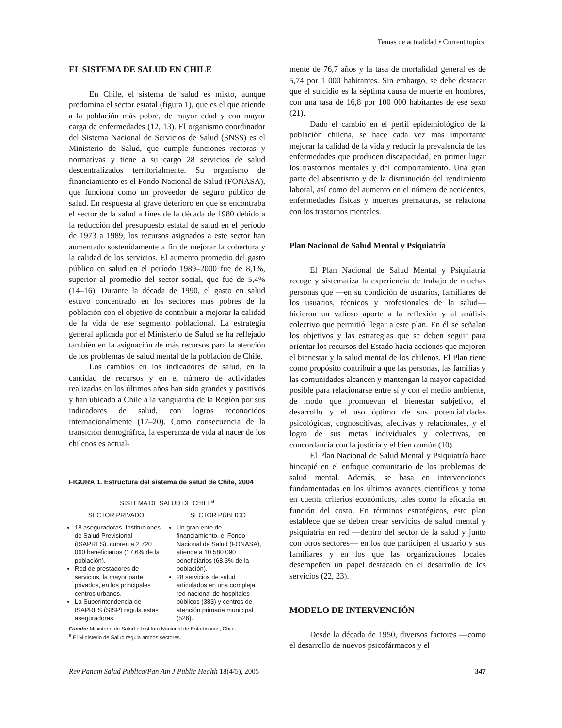Temas de actualidad • Current topics
EL SISTEMA DE SALUD EN CHILE
En Chile, el sistema de salud es mixto, aunque predomina el sector estatal (figura 1), que es el que atiende a la población más pobre, de mayor edad y con mayor carga de enfermedades (12, 13). El organismo coordinador del Sistema Nacional de Servicios de Salud (SNSS) es el Ministerio de Salud, que cumple funciones rectoras y normativas y tiene a su cargo 28 servicios de salud descentralizados territorialmente. Su organismo de financiamiento es el Fondo Nacional de Salud (FONASA), que funciona como un proveedor de seguro público de salud. En respuesta al grave deterioro en que se encontraba el sector de la salud a fines de la década de 1980 debido a la reducción del presupuesto estatal de salud en el período de 1973 a 1989, los recursos asignados a este sector han aumentado sostenidamente a fin de mejorar la cobertura y la calidad de los servicios. El aumento promedio del gasto público en salud en el período 1989–2000 fue de 8,1%, superior al promedio del sector social, que fue de 5,4% (14–16). Durante la década de 1990, el gasto en salud estuvo concentrado en los sectores más pobres de la población con el objetivo de contribuir a mejorar la calidad de la vida de ese segmento poblacional. La estrategia general aplicada por el Ministerio de Salud se ha reflejado también en la asignación de más recursos para la atención de los problemas de salud mental de la población de Chile.
Los cambios en los indicadores de salud, en la cantidad de recursos y en el número de actividades realizadas en los últimos años han sido grandes y positivos y han ubicado a Chile a la vanguardia de la Región por sus indicadores de salud, con logros reconocidos internacionalmente (17–20). Como consecuencia de la transición demográfica, la esperanza de vida al nacer de los chilenos es actual-
FIGURA 1. Estructura del sistema de salud de Chile, 2004
SISTEMA DE SALUD DE CHILE<sup>a</sup>
SECTOR PRIVADO
18 aseguradoras, Instituciones de Salud Previsional (ISAPRES), cubren a 2 720 060 beneficiarios (17,6% de la población).
Red de prestadores de servicios, la mayor parte privados, en los principales centros urbanos.
La Superintendencia de ISAPRES (SISP) regula estas aseguradoras.
SECTOR PÚBLICO
Un gran ente de financiamiento, el Fondo Nacional de Salud (FONASA), atiende a 10 580 090 beneficiarios (68,3% de la población).
28 servicios de salud articulados en una compleja red nacional de hospitales públicos (383) y centros de atención primaria municipal (526).
Fuente: Ministerio de Salud e Instituto Nacional de Estadísticas, Chile.
<sup>a</sup> El Ministerio de Salud regula ambos sectores.
mente de 76,7 años y la tasa de mortalidad general es de 5,74 por 1 000 habitantes. Sin embargo, se debe destacar que el suicidio es la séptima causa de muerte en hombres, con una tasa de 16,8 por 100 000 habitantes de ese sexo (21).
Dado el cambio en el perfil epidemiológico de la población chilena, se hace cada vez más importante mejorar la calidad de la vida y reducir la prevalencia de las enfermedades que producen discapacidad, en primer lugar los trastornos mentales y del comportamiento. Una gran parte del absentismo y de la disminución del rendimiento laboral, así como del aumento en el número de accidentes, enfermedades físicas y muertes prematuras, se relaciona con los trastornos mentales.
Plan Nacional de Salud Mental y Psiquiatría
El Plan Nacional de Salud Mental y Psiquiatría recoge y sistematiza la experiencia de trabajo de muchas personas que —en su condición de usuarios, familiares de los usuarios, técnicos y profesionales de la salud— hicieron un valioso aporte a la reflexión y al análisis colectivo que permitió llegar a este plan. En él se señalan los objetivos y las estrategias que se deben seguir para orientar los recursos del Estado hacia acciones que mejoren el bienestar y la salud mental de los chilenos. El Plan tiene como propósito contribuir a que las personas, las familias y las comunidades alcancen y mantengan la mayor capacidad posible para relacionarse entre sí y con el medio ambiente, de modo que promuevan el bienestar subjetivo, el desarrollo y el uso óptimo de sus potencialidades psicológicas, cognoscitivas, afectivas y relacionales, y el logro de sus metas individuales y colectivas, en concordancia con la justicia y el bien común (10).
El Plan Nacional de Salud Mental y Psiquiatría hace hincapié en el enfoque comunitario de los problemas de salud mental. Además, se basa en intervenciones fundamentadas en los últimos avances científicos y toma en cuenta criterios económicos, tales como la eficacia en función del costo. En términos estratégicos, este plan establece que se deben crear servicios de salud mental y psiquiatría en red —dentro del sector de la salud y junto con otros sectores— en los que participen el usuario y sus familiares y en los que las organizaciones locales desempeñen un papel destacado en el desarrollo de los servicios (22, 23).
MODELO DE INTERVENCIÓN
Desde la década de 1950, diversos factores —como el desarrollo de nuevos psicofármacos y el
Rev Panam Salud Publica/Pan Am J Public Health 18(4/5), 2005 347